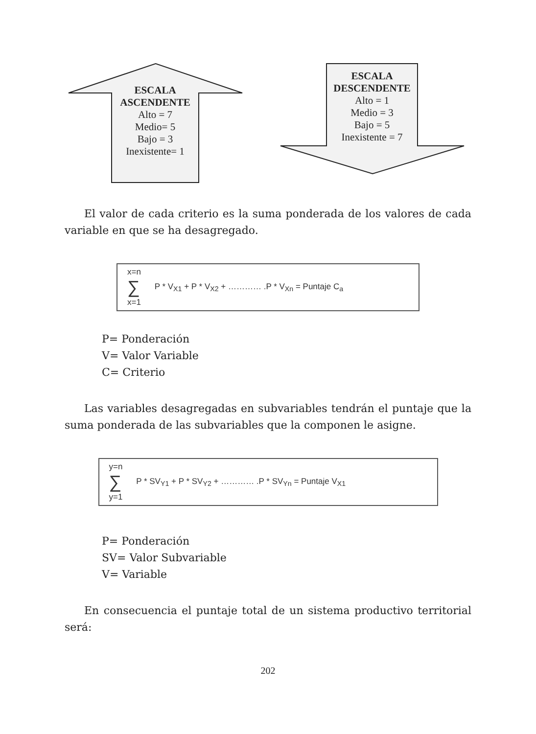ESCALA
ASCENDENTE
Alto = 7
Medio= 5
Bajo = 3
Inexistente= 1
ESCALA
DESCENDENTE
Alto = 1
Medio = 3
Bajo = 5
Inexistente = 7
El valor de cada criterio es la suma ponderada de los valores de cada variable en que se ha desagregado.
x=n
∑ P * V<sub>X1</sub> + P * V<sub>X2</sub> + ………… .P * V<sub>Xn</sub> = Puntaje C<sub>a</sub>
x=1
P= Ponderación
V= Valor Variable
C= Criterio
Las variables desagregadas en subvariables tendrán el puntaje que la suma ponderada de las subvariables que la componen le asigne.
y=n
∑ P * SV<sub>Y1</sub> + P * SV<sub>Y2</sub> + ………… .P * SV<sub>Yn</sub> = Puntaje V<sub>X1</sub>
y=1
P= Ponderación
SV= Valor Subvariable
V= Variable
En consecuencia el puntaje total de un sistema productivo territorial será:
202